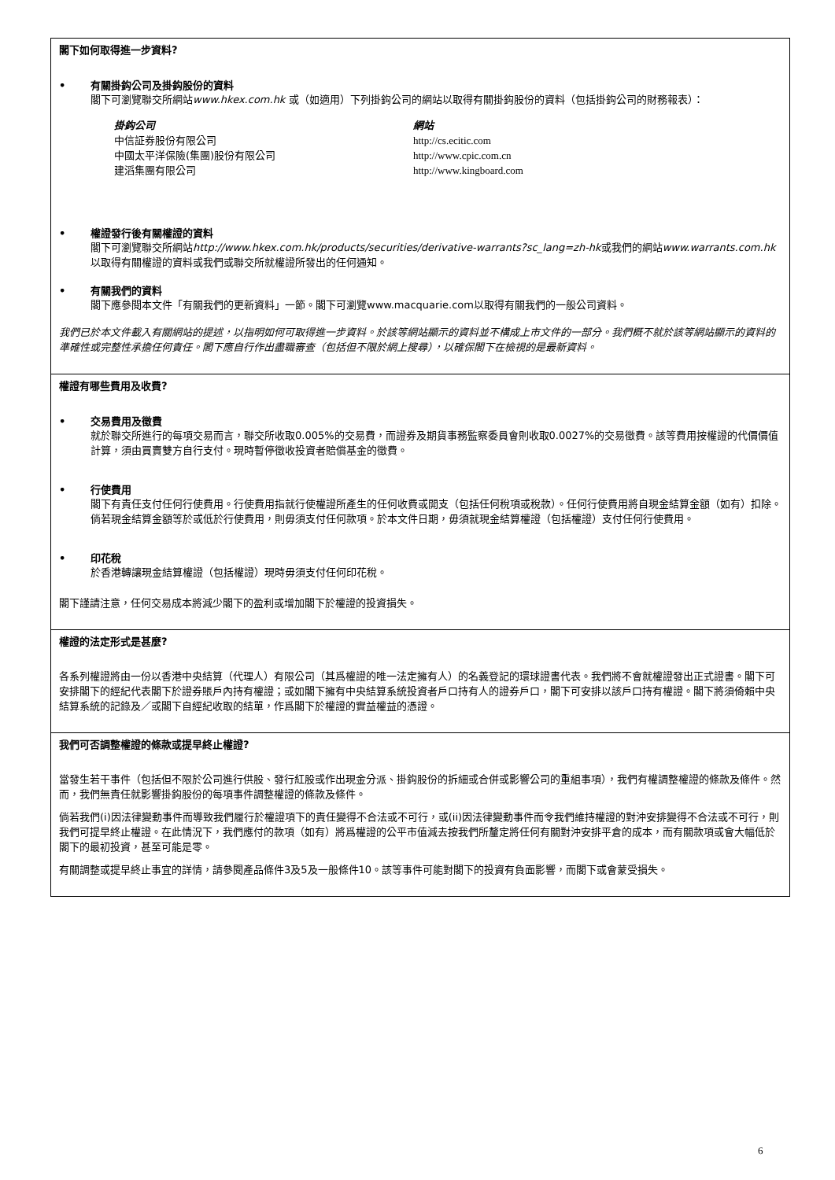閣下如何取得進一步資料?
• 有關掛鈎公司及掛鈎股份的資料
閣下可瀏覽聯交所網站www.hkex.com.hk 或（如適用）下列掛鈎公司的網站以取得有關掛鈎股份的資料（包括掛鈎公司的財務報表）：
| 掛鈎公司 | 網站 |
| 中信証券股份有限公司 | http://cs.ecitic.com |
| 中國太平洋保險(集團)股份有限公司 | http://www.cpic.com.cn |
| 建滔集團有限公司 | http://www.kingboard.com |
• 權證發行後有關權證的資料
閣下可瀏覽聯交所網站http://www.hkex.com.hk/products/securities/derivative-warrants?sc_lang=zh-hk或我們的網站www.warrants.com.hk 以取得有關權證的資料或我們或聯交所就權證所發出的任何通知。
• 有關我們的資料
閣下應參閱本文件「有關我們的更新資料」一節。閣下可瀏覽www.macquarie.com以取得有關我們的一般公司資料。
我們已於本文件載入有關網站的提述，以指明如何可取得進一步資料。於該等網站顯示的資料並不構成上市文件的一部分。我們概不就於該等網站顯示的資料的準確性或完整性承擔任何責任。閣下應自行作出盡職審查（包括但不限於網上搜尋），以確保閣下在檢視的是最新資料。
權證有哪些費用及收費?
• 交易費用及徵費
就於聯交所進行的每項交易而言，聯交所收取0.005%的交易費，而證券及期貨事務監察委員會則收取0.0027%的交易徵費。該等費用按權證的代價價值計算，須由買賣雙方自行支付。現時暫停徵收投資者賠償基金的徵費。
• 行使費用
閣下有責任支付任何行使費用。行使費用指就行使權證所產生的任何收費或開支（包括任何稅項或稅款）。任何行使費用將自現金結算金額（如有）扣除。倘若現金結算金額等於或低於行使費用，則毋須支付任何款項。於本文件日期，毋須就現金結算權證（包括權證）支付任何行使費用。
• 印花稅
於香港轉讓現金結算權證（包括權證）現時毋須支付任何印花稅。
閣下謹請注意，任何交易成本將減少閣下的盈利或增加閣下於權證的投資損失。
權證的法定形式是甚麼?
各系列權證將由一份以香港中央結算（代理人）有限公司（其爲權證的唯一法定擁有人）的名義登記的環球證書代表。我們將不會就權證發出正式證書。閣下可安排閣下的經紀代表閣下於證券賬戶內持有權證；或如閣下擁有中央結算系統投資者戶口持有人的證券戶口，閣下可安排以該戶口持有權證。閣下將須倚賴中央結算系統的記錄及／或閣下自經紀收取的結單，作爲閣下於權證的實益權益的憑證。
我們可否調整權證的條款或提早終止權證?
當發生若干事件（包括但不限於公司進行供股、發行紅股或作出現金分派、掛鈎股份的拆細或合併或影響公司的重組事項），我們有權調整權證的條款及條件。然而，我們無責任就影響掛鈎股份的每項事件調整權證的條款及條件。
倘若我們(i)因法律變動事件而導致我們履行於權證項下的責任變得不合法或不可行，或(ii)因法律變動事件而令我們維持權證的對沖安排變得不合法或不可行，則我們可提早終止權證。在此情況下，我們應付的款項（如有）將爲權證的公平市值減去按我們所釐定將任何有關對沖安排平倉的成本，而有關款項或會大幅低於閣下的最初投資，甚至可能是零。
有關調整或提早終止事宜的詳情，請參閱產品條件3及5及一般條件10。該等事件可能對閣下的投資有負面影響，而閣下或會蒙受損失。
6